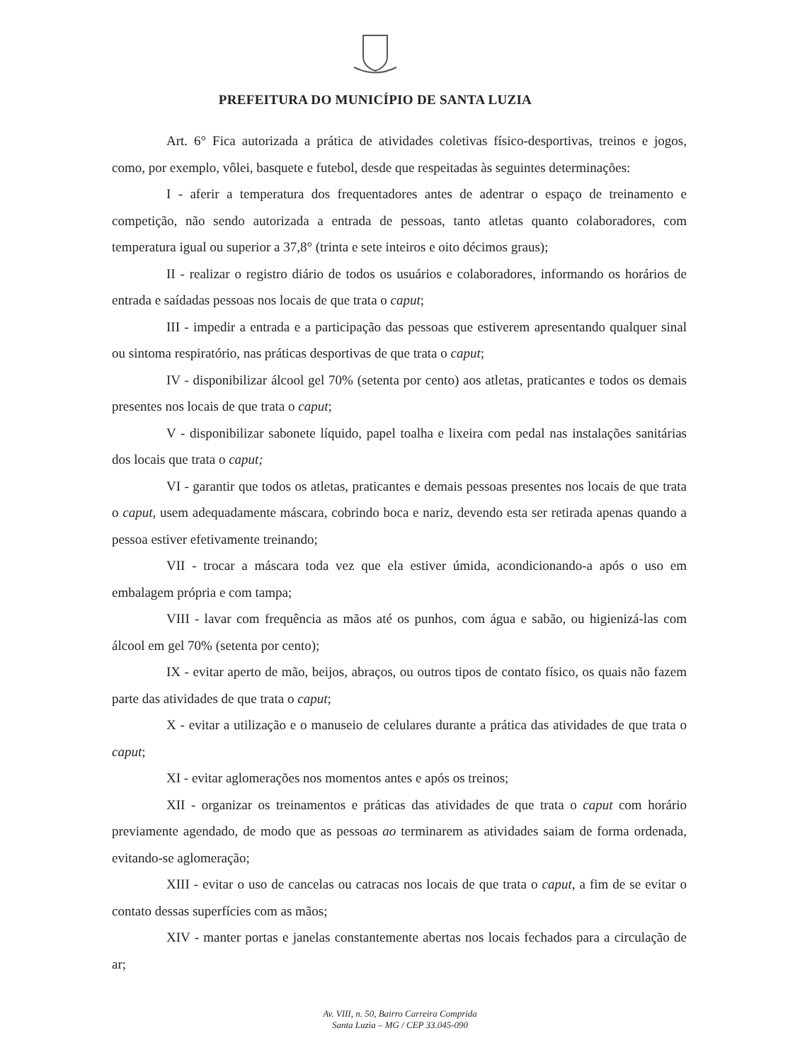PREFEITURA DO MUNICÍPIO DE SANTA LUZIA
Art. 6° Fica autorizada a prática de atividades coletivas físico-desportivas, treinos e jogos, como, por exemplo, vôlei, basquete e futebol, desde que respeitadas às seguintes determinações:
I - aferir a temperatura dos frequentadores antes de adentrar o espaço de treinamento e competição, não sendo autorizada a entrada de pessoas, tanto atletas quanto colaboradores, com temperatura igual ou superior a 37,8° (trinta e sete inteiros e oito décimos graus);
II - realizar o registro diário de todos os usuários e colaboradores, informando os horários de entrada e saídadas pessoas nos locais de que trata o caput;
III - impedir a entrada e a participação das pessoas que estiverem apresentando qualquer sinal ou sintoma respiratório, nas práticas desportivas de que trata o caput;
IV - disponibilizar álcool gel 70% (setenta por cento) aos atletas, praticantes e todos os demais presentes nos locais de que trata o caput;
V - disponibilizar sabonete líquido, papel toalha e lixeira com pedal nas instalações sanitárias dos locais que trata o caput;
VI - garantir que todos os atletas, praticantes e demais pessoas presentes nos locais de que trata o caput, usem adequadamente máscara, cobrindo boca e nariz, devendo esta ser retirada apenas quando a pessoa estiver efetivamente treinando;
VII - trocar a máscara toda vez que ela estiver úmida, acondicionando-a após o uso em embalagem própria e com tampa;
VIII - lavar com frequência as mãos até os punhos, com água e sabão, ou higienizá-las com álcool em gel 70% (setenta por cento);
IX - evitar aperto de mão, beijos, abraços, ou outros tipos de contato físico, os quais não fazem parte das atividades de que trata o caput;
X - evitar a utilização e o manuseio de celulares durante a prática das atividades de que trata o caput;
XI - evitar aglomerações nos momentos antes e após os treinos;
XII - organizar os treinamentos e práticas das atividades de que trata o caput com horário previamente agendado, de modo que as pessoas ao terminarem as atividades saiam de forma ordenada, evitando-se aglomeração;
XIII - evitar o uso de cancelas ou catracas nos locais de que trata o caput, a fim de se evitar o contato dessas superfícies com as mãos;
XIV - manter portas e janelas constantemente abertas nos locais fechados para a circulação de ar;
Av. VIII, n. 50, Bairro Carreira Comprida
Santa Luzia – MG / CEP 33.045-090